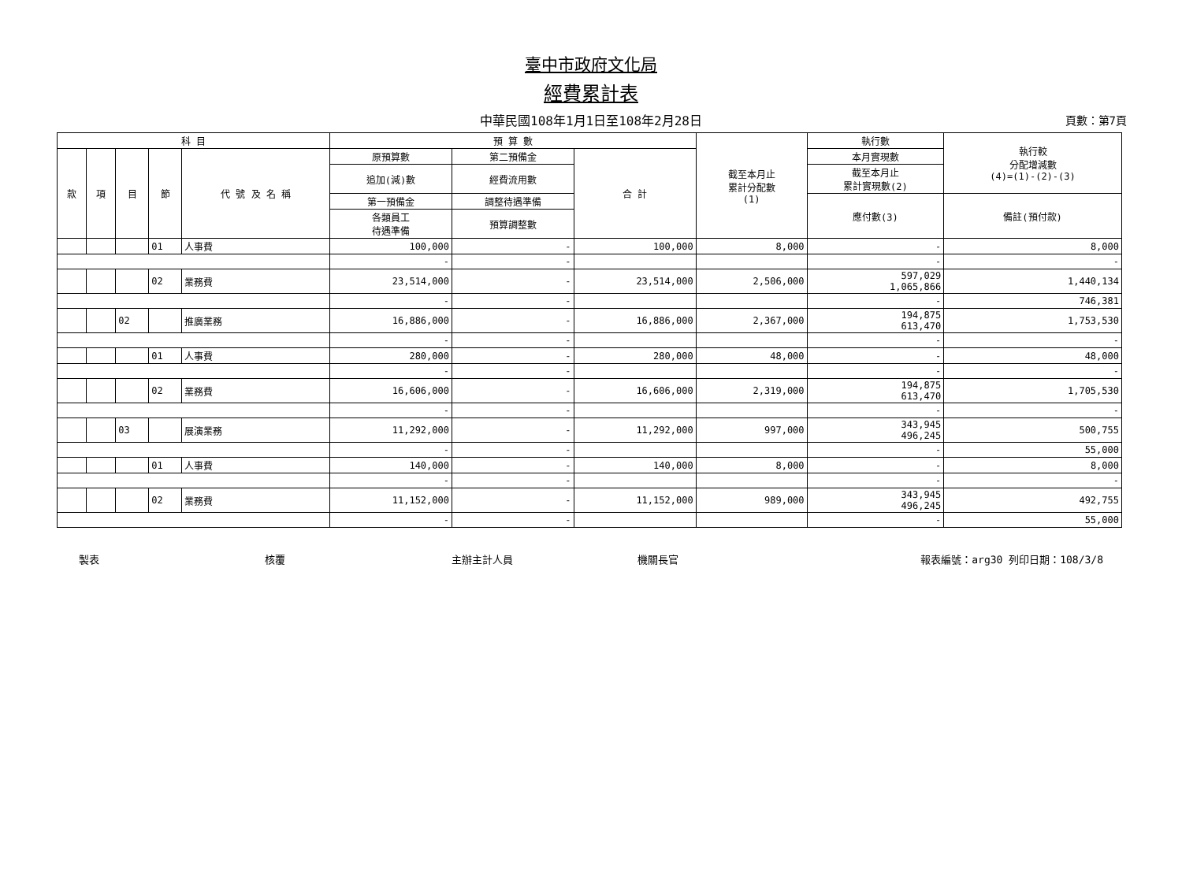臺中市政府文化局
經費累計表
中華民國108年1月1日至108年2月28日 頁數：第7頁
| 科 目 | | | | | 預 算 數 | | | 截至本月止 累計分配數 (1) | 執行數 | 執行較 分配增減數 (4)=(1)-(2)-(3) |
| --- | --- | --- | --- | --- | --- | --- | --- | --- | --- | --- |
| 款 | 項 | 目 | 節 | 代 號 及 名 稱 | 原預算數 | 第二預備金 | 合 計 | | 本月實現數 | |
| | | | | | 追加(減)數 | 經費流用數 | | | 截至本月止 累計實現數(2) | |
| | | | | | 第一預備金 | 調整待遇準備 | | | 應付數(3) | 備註(預付款) |
| | | | | | 各類員工 待遇準備 | 預算調整數 | | | | |
| | | | 01 | 人事費 | 100,000 | - | 100,000 | 8,000 | - | 8,000 |
| | | | | | - | - | | | - | - |
| | | | 02 | 業務費 | 23,514,000 | - | 23,514,000 | 2,506,000 | 597,029 1,065,866 | 1,440,134 |
| | | | | | - | - | | | - | 746,381 |
| | | 02 | | 推廣業務 | 16,886,000 | - | 16,886,000 | 2,367,000 | 194,875 613,470 | 1,753,530 |
| | | | | | - | - | | | - | - |
| | | | 01 | 人事費 | 280,000 | - | 280,000 | 48,000 | - | 48,000 |
| | | | | | - | - | | | - | - |
| | | | 02 | 業務費 | 16,606,000 | - | 16,606,000 | 2,319,000 | 194,875 613,470 | 1,705,530 |
| | | | | | - | - | | | - | - |
| | | 03 | | 展演業務 | 11,292,000 | - | 11,292,000 | 997,000 | 343,945 496,245 | 500,755 |
| | | | | | - | - | | | - | 55,000 |
| | | | 01 | 人事費 | 140,000 | - | 140,000 | 8,000 | - | 8,000 |
| | | | | | - | - | | | - | - |
| | | | 02 | 業務費 | 11,152,000 | - | 11,152,000 | 989,000 | 343,945 496,245 | 492,755 |
| | | | | | - | - | | | - | 55,000 |
製表 核覆 主辦主計人員 機關長官 報表編號：arg30 列印日期：108/3/8